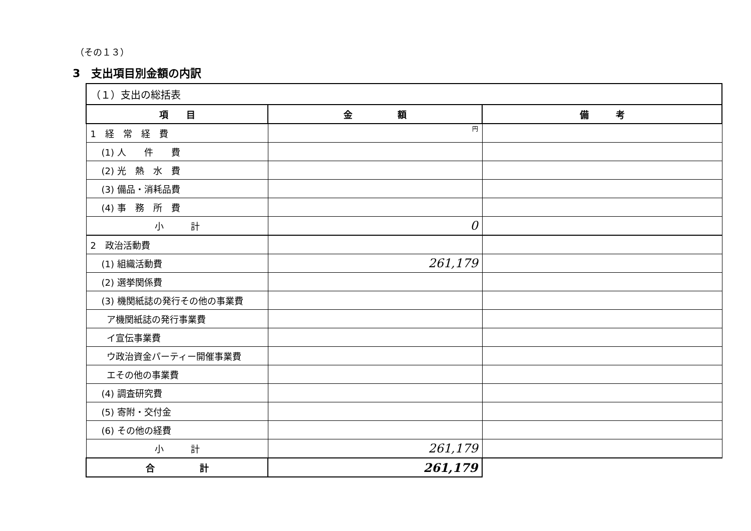（その１３）
3　支出項目別金額の内訳
| （１）支出の総括表 | | |
| 項 目 | 金 額 | 備 考 |
| 1 経 常 経 費 | 円 | |
| (1) 人 件 費 | | |
| (2) 光 熱 水 費 | | |
| (3) 備品・消耗品費 | | |
| (4) 事 務 所 費 | | |
| 小 計 | 0 | |
| 2 政治活動費 | | |
| (1) 組織活動費 | 261,179 | |
| (2) 選挙関係費 | | |
| (3) 機関紙誌の発行その他の事業費 | | |
| ア機関紙誌の発行事業費 | | |
| イ宣伝事業費 | | |
| ウ政治資金パーティー開催事業費 | | |
| エその他の事業費 | | |
| (4) 調査研究費 | | |
| (5) 寄附・交付金 | | |
| (6) その他の経費 | | |
| 小 計 | 261,179 | |
| 合 計 | 261,179 | |